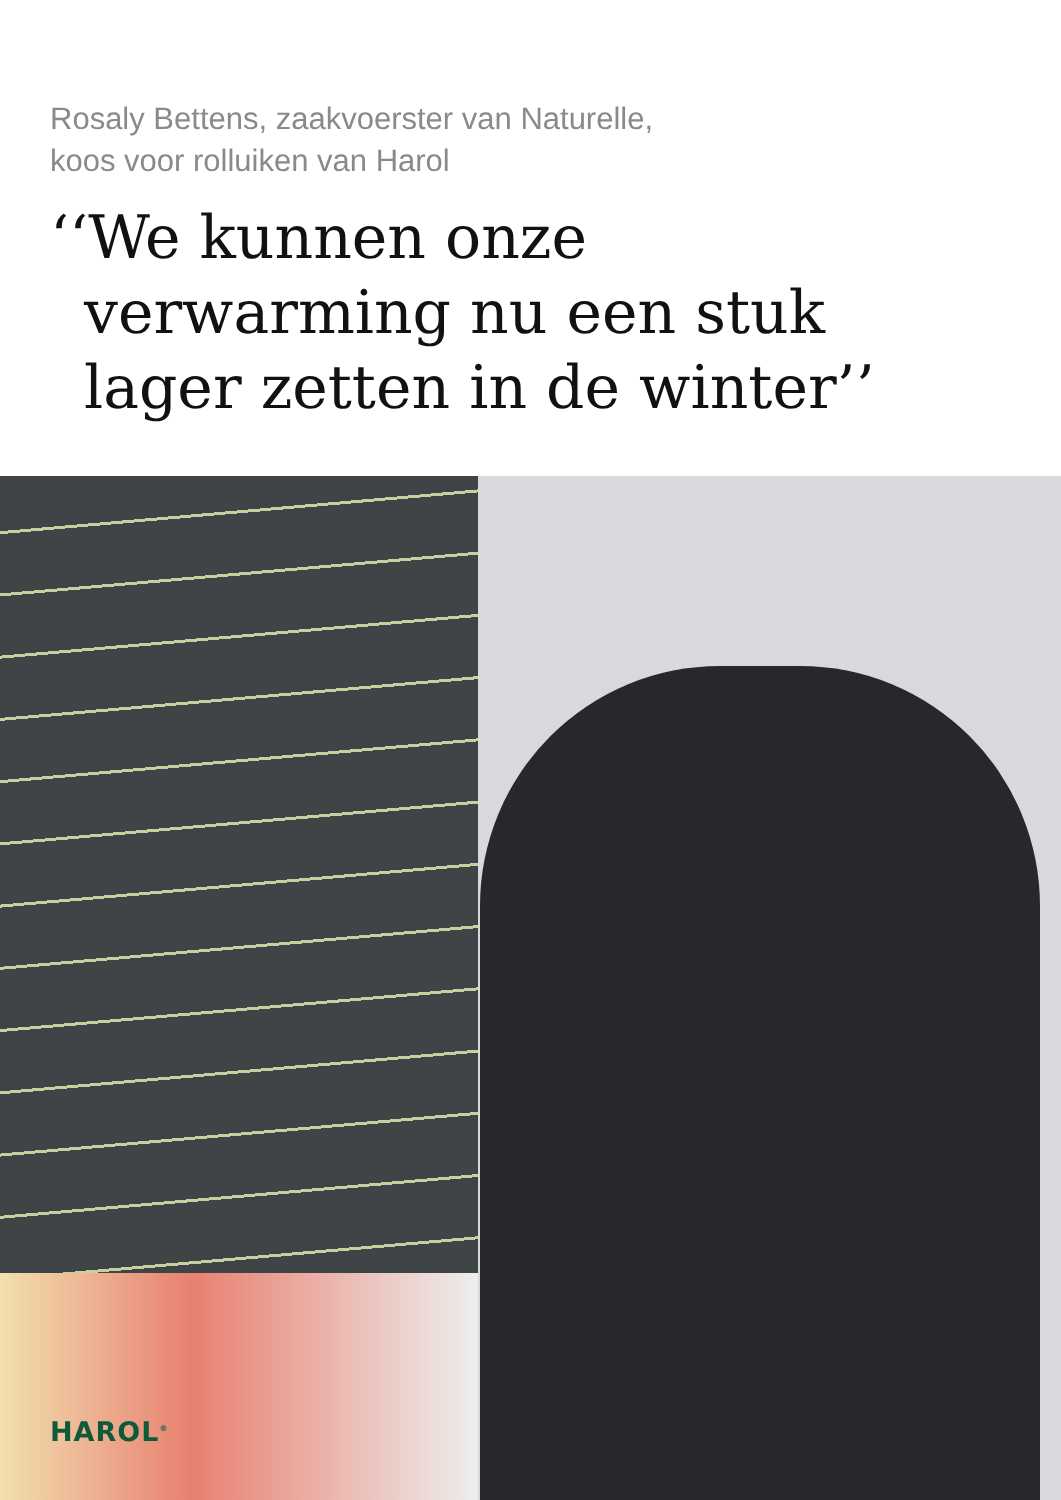Rosaly Bettens, zaakvoerster van Naturelle,
koos voor rolluiken van Harol
‘‘We kunnen onze
verwarming nu een stuk
lager zetten in de winter’’
HAROL<sup>®</sup>